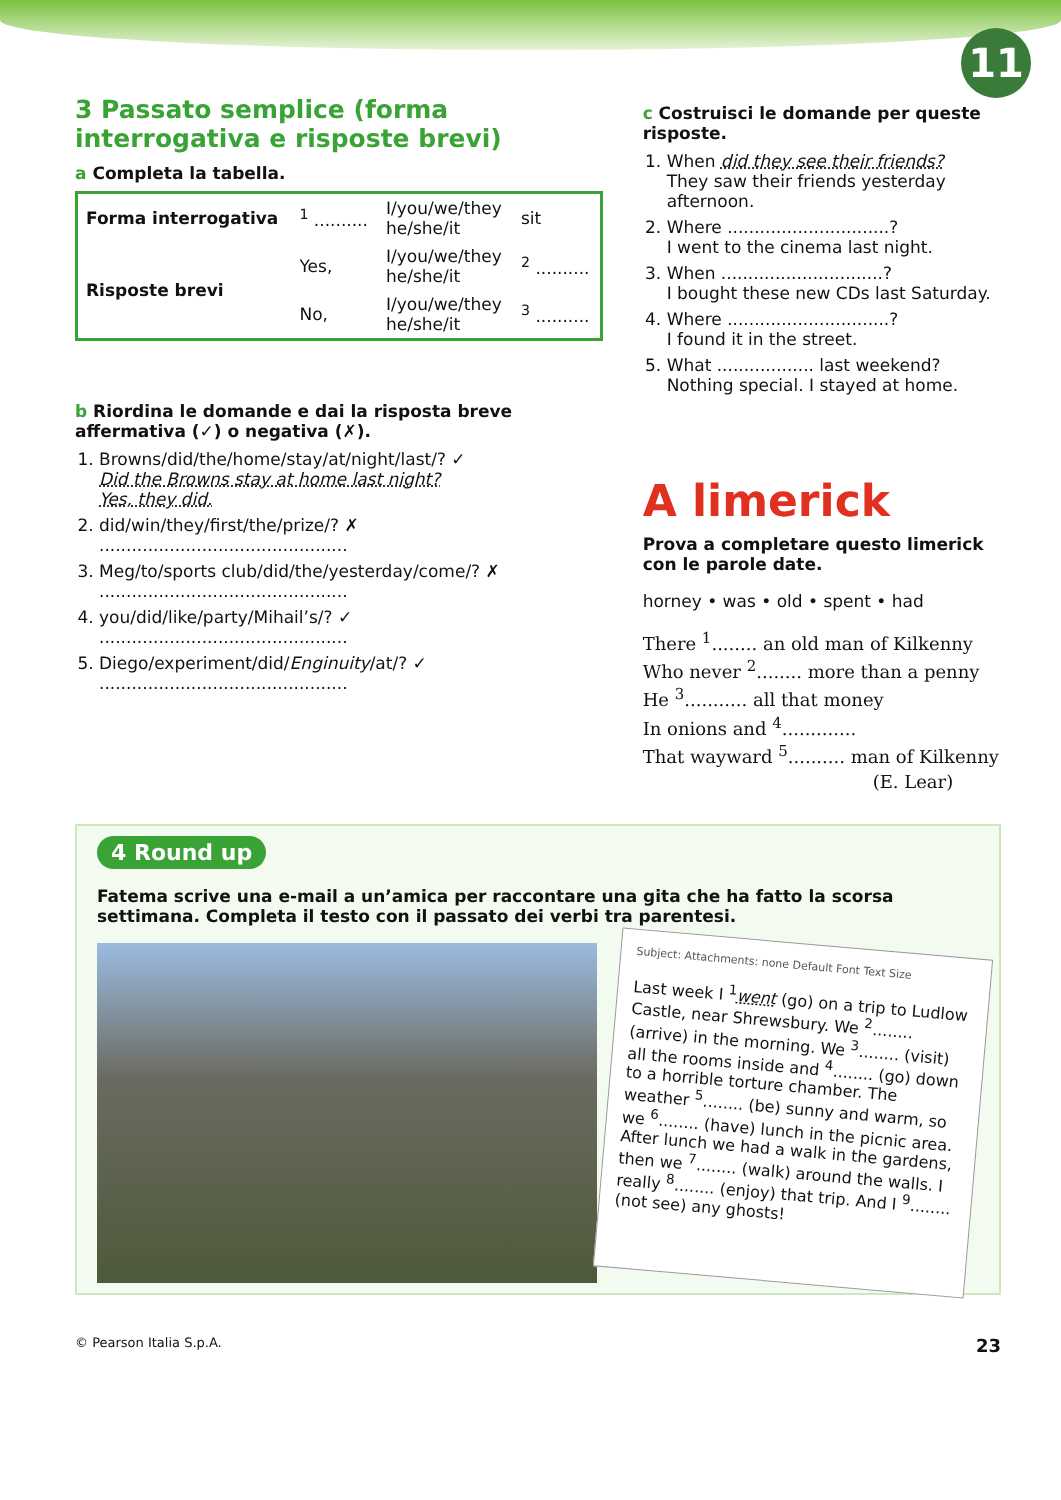11
3 Passato semplice (forma interrogativa e risposte brevi)
a Completa la tabella.
| Forma interrogativa | <sup>1</sup> .......... | I/you/we/they he/she/it | sit |
| Risposte brevi | Yes, | I/you/we/they he/she/it | <sup>2</sup> .......... |
| | No, | I/you/we/they he/she/it | <sup>3</sup> .......... |
b Riordina le domande e dai la risposta breve affermativa (✓) o negativa (✗).
1. Browns/did/the/home/stay/at/night/last/? ✓
Did the Browns stay at home last night?
Yes, they did.
2. did/win/they/first/the/prize/? ✗
..............................................
3. Meg/to/sports club/did/the/yesterday/come/? ✗
..............................................
4. you/did/like/party/Mihail’s/? ✓
..............................................
5. Diego/experiment/did/Enginuity/at/? ✓
..............................................
c Costruisci le domande per queste risposte.
1. When did they see their friends?
They saw their friends yesterday afternoon.
2. Where ..............................?
I went to the cinema last night.
3. When ..............................?
I bought these new CDs last Saturday.
4. Where ..............................?
I found it in the street.
5. What .................. last weekend?
Nothing special. I stayed at home.
A limerick
Prova a completare questo limerick con le parole date.
horney • was • old • spent • had
There <sup>1</sup>........ an old man of Kilkenny
Who never <sup>2</sup>........ more than a penny
He <sup>3</sup>........... all that money
In onions and <sup>4</sup>.............
That wayward <sup>5</sup>.......... man of Kilkenny
(E. Lear)
4 Round up
Fatema scrive una e-mail a un’amica per raccontare una gita che ha fatto la scorsa settimana. Completa il testo con il passato dei verbi tra parentesi.
Subject: Attachments: none Default Font Text Size
Last week I <sup>1</sup>went (go) on a trip to Ludlow Castle, near Shrewsbury. We <sup>2</sup>........ (arrive) in the morning. We <sup>3</sup>........ (visit) all the rooms inside and <sup>4</sup>........ (go) down to a horrible torture chamber. The weather <sup>5</sup>........ (be) sunny and warm, so we <sup>6</sup>........ (have) lunch in the picnic area. After lunch we had a walk in the gardens, then we <sup>7</sup>........ (walk) around the walls. I really <sup>8</sup>........ (enjoy) that trip. And I <sup>9</sup>........ (not see) any ghosts!
© Pearson Italia S.p.A. 23